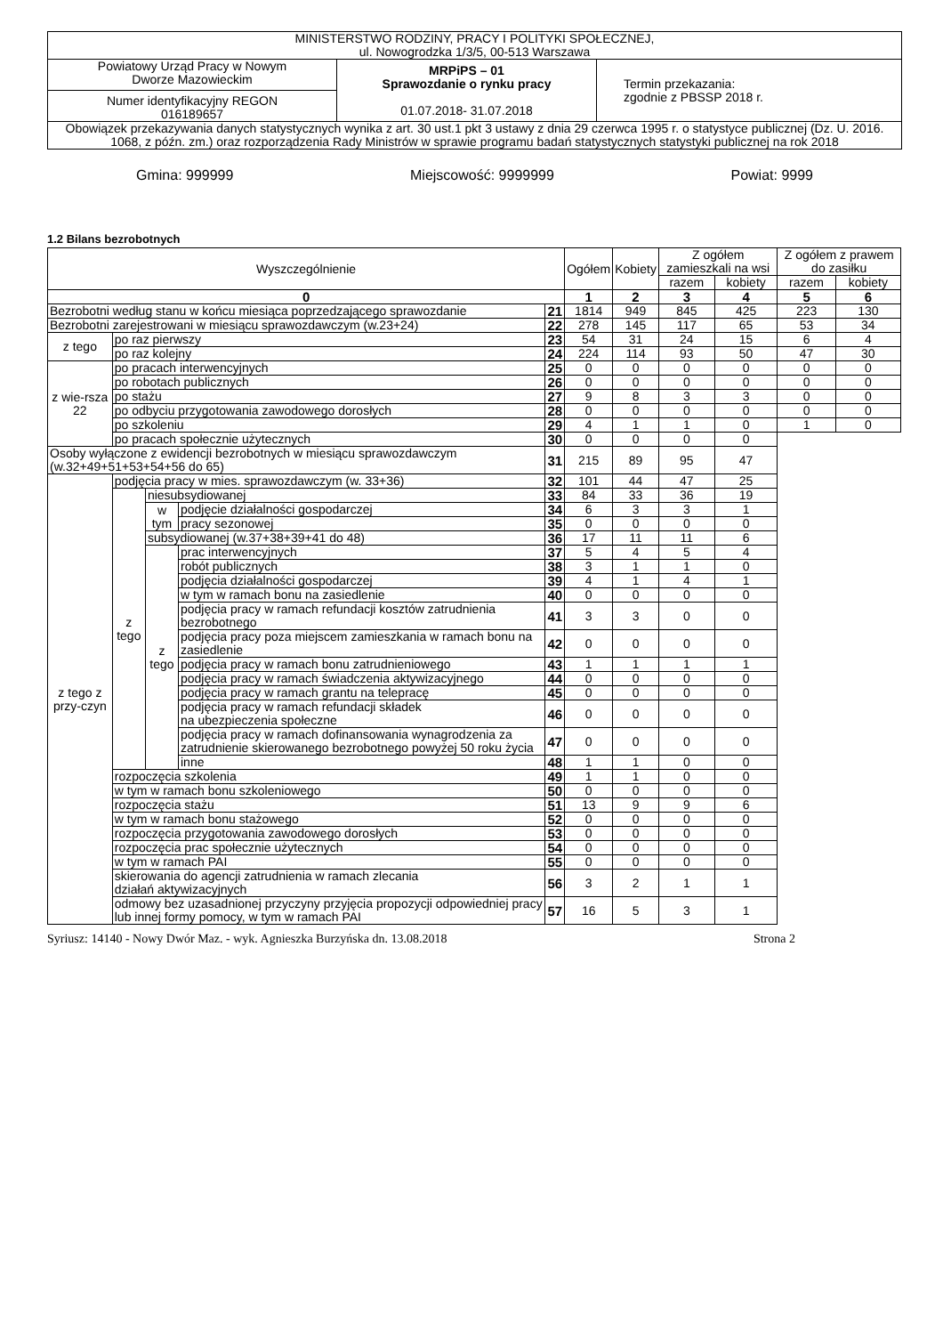| MINISTERSTWO RODZINY, PRACY I POLITYKI SPOŁECZNEJ, ul. Nowogrodzka 1/3/5, 00-513 Warszawa | | |
| Powiatowy Urząd Pracy w Nowym Dworze Mazowieckim Numer identyfikacyjny REGON 016189657 | MRPiPS – 01 Sprawozdanie o rynku pracy 01.07.2018- 31.07.2018 | Termin przekazania: zgodnie z PBSSP 2018 r. |
| Obowiązek przekazywania danych statystycznych wynika z art. 30 ust.1 pkt 3 ustawy z dnia 29 czerwca 1995 r. o statystyce publicznej (Dz. U. 2016. 1068, z późn. zm.) oraz rozporządzenia Rady Ministrów w sprawie programu badań statystycznych statystyki publicznej na rok 2018 | | |
Gmina: 999999 Miejscowość: 9999999 Powiat: 9999
1.2 Bilans bezrobotnych
| Wyszczególnienie | | | | | Ogółem | Kobiety | Z ogółem zamieszkali na wsi | | Z ogółem z prawem do zasiłku | |
| | | | | | | | razem | kobiety | razem | kobiety |
| 0 | | | | | 1 | 2 | 3 | 4 | 5 | 6 |
| Bezrobotni według stanu w końcu miesiąca poprzedzającego sprawozdanie | | | | 21 | 1814 | 949 | 845 | 425 | 223 | 130 |
| Bezrobotni zarejestrowani w miesiącu sprawozdawczym (w.23+24) | | | | 22 | 278 | 145 | 117 | 65 | 53 | 34 |
| z tego | po raz pierwszy | | | 23 | 54 | 31 | 24 | 15 | 6 | 4 |
| | po raz kolejny | | | 24 | 224 | 114 | 93 | 50 | 47 | 30 |
| z wie-rsza 22 | po pracach interwencyjnych | | | 25 | 0 | 0 | 0 | 0 | 0 | 0 |
| | po robotach publicznych | | | 26 | 0 | 0 | 0 | 0 | 0 | 0 |
| | po stażu | | | 27 | 9 | 8 | 3 | 3 | 0 | 0 |
| | po odbyciu przygotowania zawodowego dorosłych | | | 28 | 0 | 0 | 0 | 0 | 0 | 0 |
| | po szkoleniu | | | 29 | 4 | 1 | 1 | 0 | 1 | 0 |
| | po pracach społecznie użytecznych | | | 30 | 0 | 0 | 0 | 0 | | |
| Osoby wyłączone z ewidencji bezrobotnych w miesiącu sprawozdawczym (w.32+49+51+53+54+56 do 65) | | | | 31 | 215 | 89 | 95 | 47 | | |
| z tego z przy-czyn | podjęcia pracy w mies. sprawozdawczym (w. 33+36) | | | 32 | 101 | 44 | 47 | 25 | | |
| | z tego | niesubsydiowanej | | 33 | 84 | 33 | 36 | 19 | | |
| | | w tym | podjęcie działalności gospodarczej | 34 | 6 | 3 | 3 | 1 | | |
| | | | pracy sezonowej | 35 | 0 | 0 | 0 | 0 | | |
| | | subsydiowanej (w.37+38+39+41 do 48) | | 36 | 17 | 11 | 11 | 6 | | |
| | | z tego | prac interwencyjnych | 37 | 5 | 4 | 5 | 4 | | |
| | | | robót publicznych | 38 | 3 | 1 | 1 | 0 | | |
| | | | podjęcia działalności gospodarczej | 39 | 4 | 1 | 4 | 1 | | |
| | | | w tym w ramach bonu na zasiedlenie | 40 | 0 | 0 | 0 | 0 | | |
| | | | podjęcia pracy w ramach refundacji kosztów zatrudnienia bezrobotnego | 41 | 3 | 3 | 0 | 0 | | |
| | | | podjęcia pracy poza miejscem zamieszkania w ramach bonu na zasiedlenie | 42 | 0 | 0 | 0 | 0 | | |
| | | | podjęcia pracy w ramach bonu zatrudnieniowego | 43 | 1 | 1 | 1 | 1 | | |
| | | | podjęcia pracy w ramach świadczenia aktywizacyjnego | 44 | 0 | 0 | 0 | 0 | | |
| | | | podjęcia pracy w ramach grantu na telepracę | 45 | 0 | 0 | 0 | 0 | | |
| | | | podjęcia pracy w ramach refundacji składek na ubezpieczenia społeczne | 46 | 0 | 0 | 0 | 0 | | |
| | | | podjęcia pracy w ramach dofinansowania wynagrodzenia za zatrudnienie skierowanego bezrobotnego powyżej 50 roku życia | 47 | 0 | 0 | 0 | 0 | | |
| | | | inne | 48 | 1 | 1 | 0 | 0 | | |
| | rozpoczęcia szkolenia | | | 49 | 1 | 1 | 0 | 0 | | |
| | w tym w ramach bonu szkoleniowego | | | 50 | 0 | 0 | 0 | 0 | | |
| | rozpoczęcia stażu | | | 51 | 13 | 9 | 9 | 6 | | |
| | w tym w ramach bonu stażowego | | | 52 | 0 | 0 | 0 | 0 | | |
| | rozpoczęcia przygotowania zawodowego dorosłych | | | 53 | 0 | 0 | 0 | 0 | | |
| | rozpoczęcia prac społecznie użytecznych | | | 54 | 0 | 0 | 0 | 0 | | |
| | w tym w ramach PAI | | | 55 | 0 | 0 | 0 | 0 | | |
| | skierowania do agencji zatrudnienia w ramach zlecania działań aktywizacyjnych | | | 56 | 3 | 2 | 1 | 1 | | |
| | odmowy bez uzasadnionej przyczyny przyjęcia propozycji odpowiedniej pracy lub innej formy pomocy, w tym w ramach PAI | | | 57 | 16 | 5 | 3 | 1 | | |
Syriusz: 14140 - Nowy Dwór Maz. - wyk. Agnieszka Burzyńska dn. 13.08.2018 Strona 2